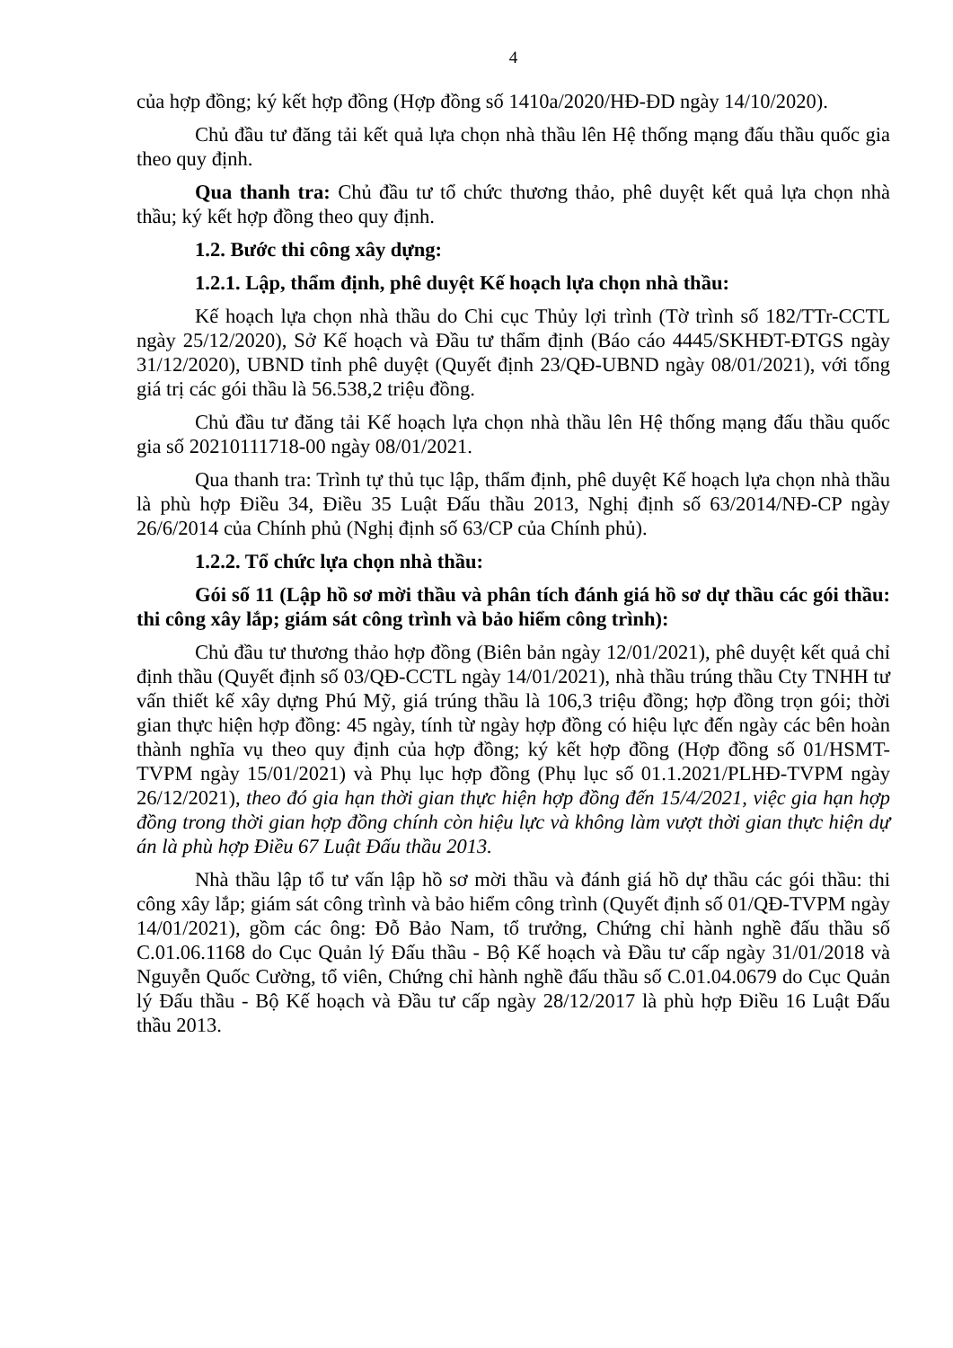4
của hợp đồng; ký kết hợp đồng (Hợp đồng số 1410a/2020/HĐ-ĐD ngày 14/10/2020).
Chủ đầu tư đăng tải kết quả lựa chọn nhà thầu lên Hệ thống mạng đấu thầu quốc gia theo quy định.
Qua thanh tra: Chủ đầu tư tổ chức thương thảo, phê duyệt kết quả lựa chọn nhà thầu; ký kết hợp đồng theo quy định.
1.2. Bước thi công xây dựng:
1.2.1. Lập, thẩm định, phê duyệt Kế hoạch lựa chọn nhà thầu:
Kế hoạch lựa chọn nhà thầu do Chi cục Thủy lợi trình (Tờ trình số 182/TTr-CCTL ngày 25/12/2020), Sở Kế hoạch và Đầu tư thẩm định (Báo cáo 4445/SKHĐT-ĐTGS ngày 31/12/2020), UBND tỉnh phê duyệt (Quyết định 23/QĐ-UBND ngày 08/01/2021), với tổng giá trị các gói thầu là 56.538,2 triệu đồng.
Chủ đầu tư đăng tải Kế hoạch lựa chọn nhà thầu lên Hệ thống mạng đấu thầu quốc gia số 20210111718-00 ngày 08/01/2021.
Qua thanh tra: Trình tự thủ tục lập, thẩm định, phê duyệt Kế hoạch lựa chọn nhà thầu là phù hợp Điều 34, Điều 35 Luật Đấu thầu 2013, Nghị định số 63/2014/NĐ-CP ngày 26/6/2014 của Chính phủ (Nghị định số 63/CP của Chính phủ).
1.2.2. Tổ chức lựa chọn nhà thầu:
Gói số 11 (Lập hồ sơ mời thầu và phân tích đánh giá hồ sơ dự thầu các gói thầu: thi công xây lắp; giám sát công trình và bảo hiểm công trình):
Chủ đầu tư thương thảo hợp đồng (Biên bản ngày 12/01/2021), phê duyệt kết quả chỉ định thầu (Quyết định số 03/QĐ-CCTL ngày 14/01/2021), nhà thầu trúng thầu Cty TNHH tư vấn thiết kế xây dựng Phú Mỹ, giá trúng thầu là 106,3 triệu đồng; hợp đồng trọn gói; thời gian thực hiện hợp đồng: 45 ngày, tính từ ngày hợp đồng có hiệu lực đến ngày các bên hoàn thành nghĩa vụ theo quy định của hợp đồng; ký kết hợp đồng (Hợp đồng số 01/HSMT-TVPM ngày 15/01/2021) và Phụ lục hợp đồng (Phụ lục số 01.1.2021/PLHĐ-TVPM ngày 26/12/2021), theo đó gia hạn thời gian thực hiện hợp đồng đến 15/4/2021, việc gia hạn hợp đồng trong thời gian hợp đồng chính còn hiệu lực và không làm vượt thời gian thực hiện dự án là phù hợp Điều 67 Luật Đấu thầu 2013.
Nhà thầu lập tổ tư vấn lập hồ sơ mời thầu và đánh giá hồ dự thầu các gói thầu: thi công xây lắp; giám sát công trình và bảo hiểm công trình (Quyết định số 01/QĐ-TVPM ngày 14/01/2021), gồm các ông: Đỗ Bảo Nam, tổ trưởng, Chứng chỉ hành nghề đấu thầu số C.01.06.1168 do Cục Quản lý Đấu thầu - Bộ Kế hoạch và Đầu tư cấp ngày 31/01/2018 và Nguyễn Quốc Cường, tổ viên, Chứng chỉ hành nghề đấu thầu số C.01.04.0679 do Cục Quản lý Đấu thầu - Bộ Kế hoạch và Đầu tư cấp ngày 28/12/2017 là phù hợp Điều 16 Luật Đấu thầu 2013.